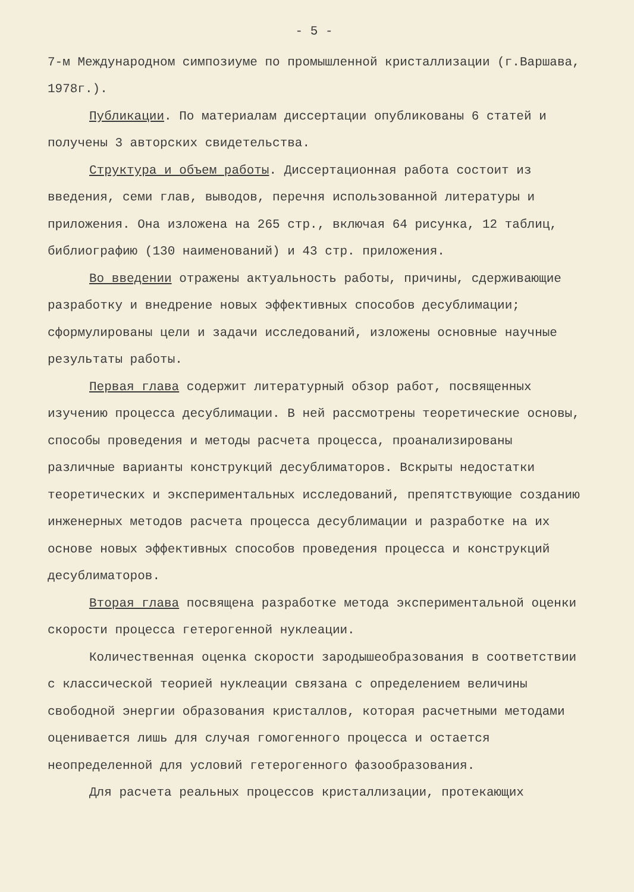- 5 -
7-м Международном симпозиуме по промышленной кристаллизации (г.Варшава, 1978г.).
Публикации. По материалам диссертации опубликованы 6 статей и получены 3 авторских свидетельства.
Структура и объем работы. Диссертационная работа состоит из введения, семи глав, выводов, перечня использованной литературы и приложения. Она изложена на 265 стр., включая 64 рисунка, 12 таблиц, библиографию (130 наименований) и 43 стр. приложения.
Во введении отражены актуальность работы, причины, сдерживающие разработку и внедрение новых эффективных способов десублимации; сформулированы цели и задачи исследований, изложены основные научные результаты работы.
Первая глава содержит литературный обзор работ, посвященных изучению процесса десублимации. В ней рассмотрены теоретические основы, способы проведения и методы расчета процесса, проанализированы различные варианты конструкций десублиматоров. Вскрыты недостатки теоретических и экспериментальных исследований, препятствующие созданию инженерных методов расчета процесса десублимации и разработке на их основе новых эффективных способов проведения процесса и конструкций десублиматоров.
Вторая глава посвящена разработке метода экспериментальной оценки скорости процесса гетерогенной нуклеации.
Количественная оценка скорости зародышеобразования в соответствии с классической теорией нуклеации связана с определением величины свободной энергии образования кристаллов, которая расчетными методами оценивается лишь для случая гомогенного процесса и остается неопределенной для условий гетерогенного фазообразования.
Для расчета реальных процессов кристаллизации, протекающих